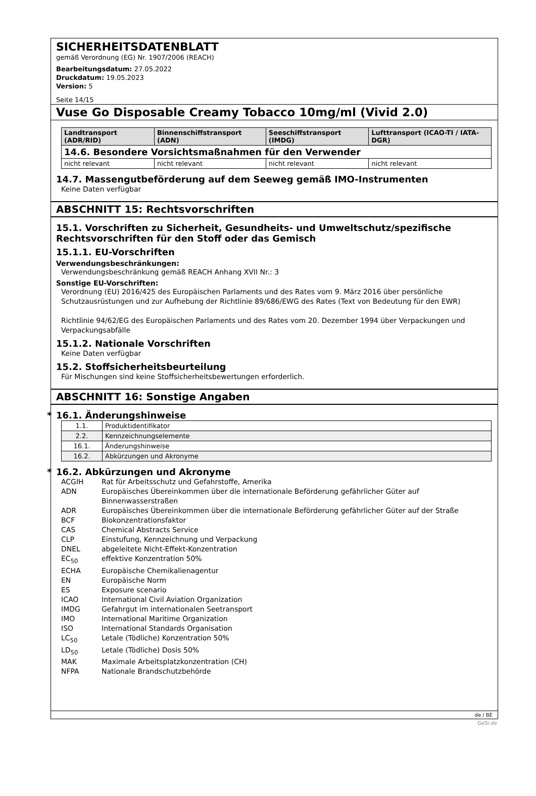SICHERHEITSDATENBLATT
gemäß Verordnung (EG) Nr. 1907/2006 (REACH)
Bearbeitungsdatum: 27.05.2022
Druckdatum: 19.05.2023
Version: 5
Seite 14/15
Vuse Go Disposable Creamy Tobacco 10mg/ml (Vivid 2.0)
| Landtransport (ADR/RID) | Binnenschiffstransport (ADN) | Seeschiffstransport (IMDG) | Lufttransport (ICAO-TI / IATA-DGR) |
| --- | --- | --- | --- |
| 14.6. Besondere Vorsichtsmaßnahmen für den Verwender | | | |
| nicht relevant | nicht relevant | nicht relevant | nicht relevant |
14.7. Massengutbeförderung auf dem Seeweg gemäß IMO-Instrumenten
Keine Daten verfügbar
ABSCHNITT 15: Rechtsvorschriften
15.1. Vorschriften zu Sicherheit, Gesundheits- und Umweltschutz/spezifische Rechtsvorschriften für den Stoff oder das Gemisch
15.1.1. EU-Vorschriften
Verwendungsbeschränkungen:
Verwendungsbeschränkung gemäß REACH Anhang XVII Nr.: 3
Sonstige EU-Vorschriften:
Verordnung (EU) 2016/425 des Europäischen Parlaments und des Rates vom 9. März 2016 über persönliche Schutzausrüstungen und zur Aufhebung der Richtlinie 89/686/EWG des Rates (Text von Bedeutung für den EWR)
Richtlinie 94/62/EG des Europäischen Parlaments und des Rates vom 20. Dezember 1994 über Verpackungen und Verpackungsabfälle
15.1.2. Nationale Vorschriften
Keine Daten verfügbar
15.2. Stoffsicherheitsbeurteilung
Für Mischungen sind keine Stoffsicherheitsbewertungen erforderlich.
ABSCHNITT 16: Sonstige Angaben
* 16.1. Änderungshinweise
| 1.1. | Produktidentifikator |
| 2.2. | Kennzeichnungselemente |
| 16.1. | Änderungshinweise |
| 16.2. | Abkürzungen und Akronyme |
* 16.2. Abkürzungen und Akronyme
| ACGIH | Rat für Arbeitsschutz und Gefahrstoffe, Amerika |
| ADN | Europäisches Übereinkommen über die internationale Beförderung gefährlicher Güter auf Binnenwasserstraßen |
| ADR | Europäisches Übereinkommen über die internationale Beförderung gefährlicher Güter auf der Straße |
| BCF | Biokonzentrationsfaktor |
| CAS | Chemical Abstracts Service |
| CLP | Einstufung, Kennzeichnung und Verpackung |
| DNEL | abgeleitete Nicht-Effekt-Konzentration |
| EC<sub>50</sub> | effektive Konzentration 50% |
| ECHA | Europäische Chemikalienagentur |
| EN | Europäische Norm |
| ES | Exposure scenario |
| ICAO | International Civil Aviation Organization |
| IMDG | Gefahrgut im internationalen Seetransport |
| IMO | International Maritime Organization |
| ISO | International Standards Organisation |
| LC<sub>50</sub> | Letale (Tödliche) Konzentration 50% |
| LD<sub>50</sub> | Letale (Tödliche) Dosis 50% |
| MAK | Maximale Arbeitsplatzkonzentration (CH) |
| NFPA | Nationale Brandschutzbehörde |
de / BE
GeSi.de